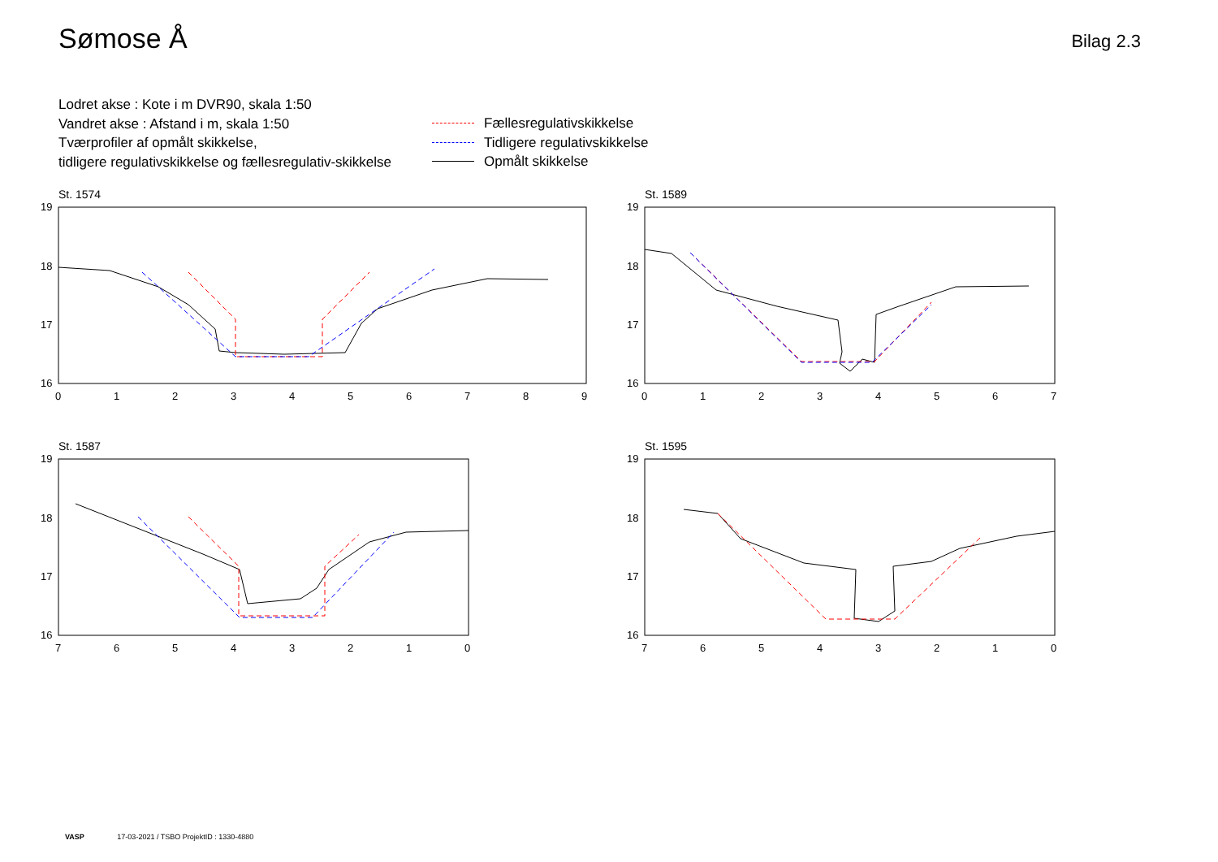Sømose Å
Bilag 2.3
Lodret akse : Kote i m DVR90, skala 1:50
Vandret akse : Afstand i m, skala 1:50
Tværprofiler af opmålt skikkelse,
tidligere regulativskikkelse og fællesregulativ-skikkelse
Fællesregulativskikkelse
Tidligere regulativskikkelse
Opmålt skikkelse
St. 1574
19
18
17
16
0
1
2
3
4
5
6
7
8
9
St. 1589
19
18
17
16
0
1
2
3
4
5
6
7
St. 1587
19
18
17
16
7
6
5
4
3
2
1
0
St. 1595
19
18
17
16
7
6
5
4
3
2
1
0
VASP 17-03-2021 / TSBO ProjektID : 1330-4880